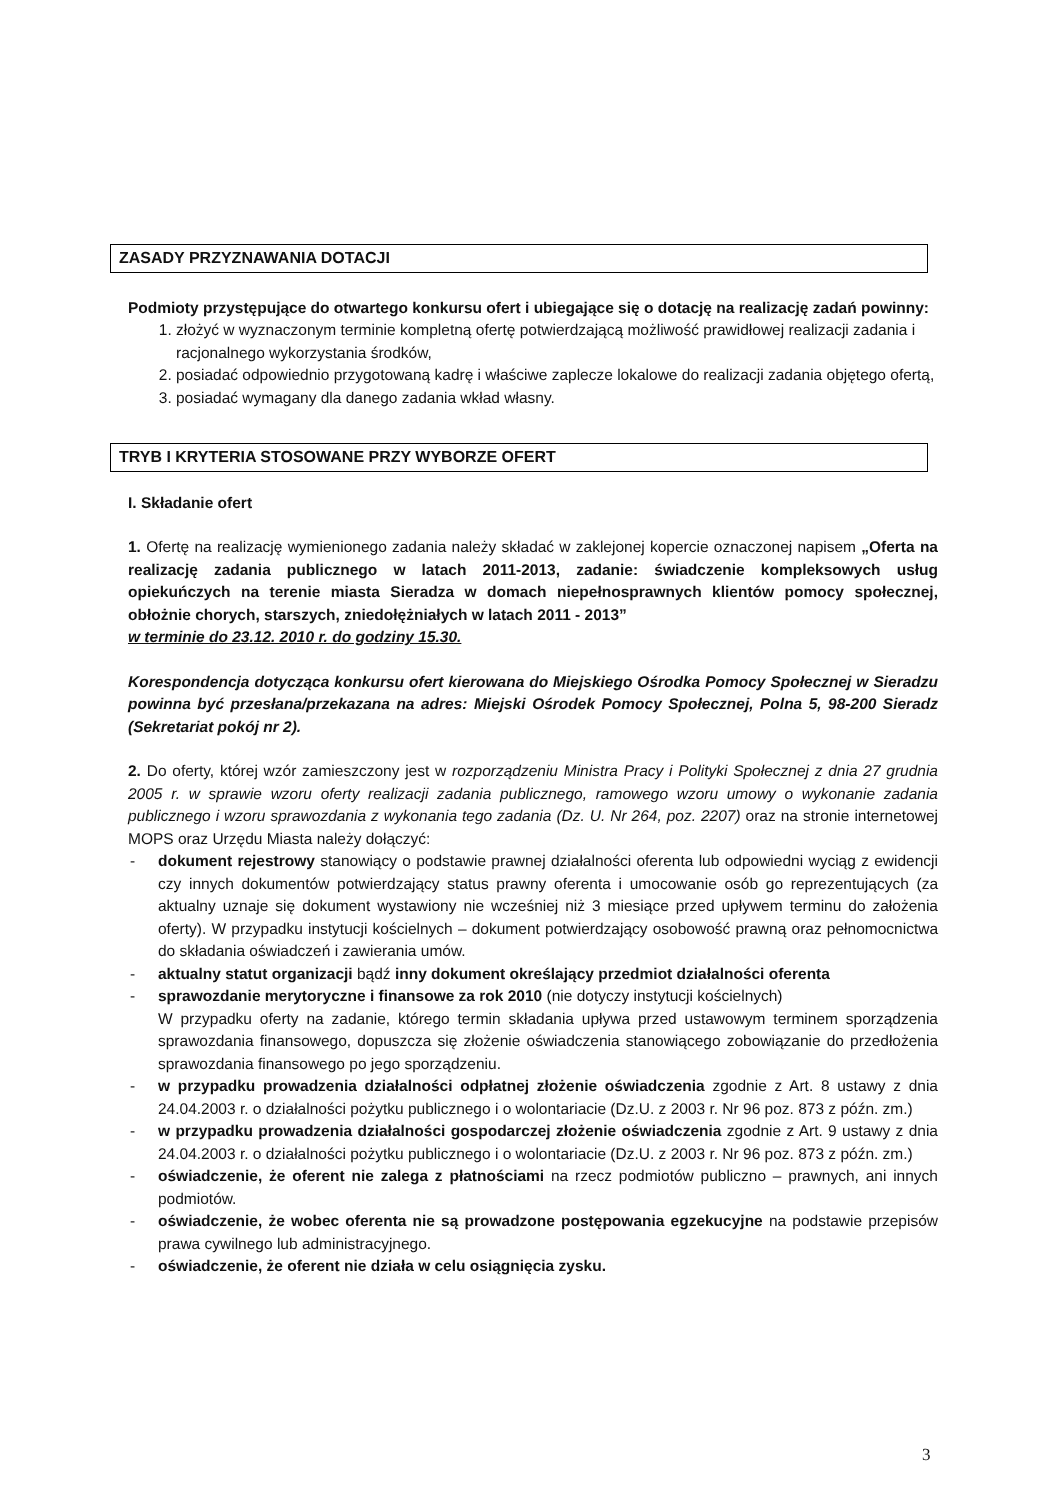ZASADY PRZYZNAWANIA DOTACJI
Podmioty przystępujące do otwartego konkursu ofert i ubiegające się o dotację na realizację zadań powinny:
1. złożyć w wyznaczonym terminie kompletną ofertę potwierdzającą możliwość prawidłowej realizacji zadania i racjonalnego wykorzystania środków,
2. posiadać odpowiednio przygotowaną kadrę i właściwe zaplecze lokalowe do realizacji zadania objętego ofertą,
3. posiadać wymagany dla danego zadania wkład własny.
TRYB I KRYTERIA STOSOWANE PRZY WYBORZE OFERT
I. Składanie ofert
1. Ofertę na realizację wymienionego zadania należy składać w zaklejonej kopercie oznaczonej napisem „Oferta na realizację zadania publicznego w latach 2011-2013, zadanie: świadczenie kompleksowych usług opiekuńczych na terenie miasta Sieradza w domach niepełnosprawnych klientów pomocy społecznej, obłożnie chorych, starszych, zniedołężniałych w latach 2011 - 2013”
w terminie do 23.12. 2010 r. do godziny 15.30.
Korespondencja dotycząca konkursu ofert kierowana do Miejskiego Ośrodka Pomocy Społecznej w Sieradzu powinna być przesłana/przekazana na adres: Miejski Ośrodek Pomocy Społecznej, Polna 5, 98-200 Sieradz (Sekretariat pokój nr 2).
2. Do oferty, której wzór zamieszczony jest w rozporządzeniu Ministra Pracy i Polityki Społecznej z dnia 27 grudnia 2005 r. w sprawie wzoru oferty realizacji zadania publicznego, ramowego wzoru umowy o wykonanie zadania publicznego i wzoru sprawozdania z wykonania tego zadania (Dz. U. Nr 264, poz. 2207) oraz na stronie internetowej MOPS oraz Urzędu Miasta należy dołączyć:
- dokument rejestrowy stanowiący o podstawie prawnej działalności oferenta lub odpowiedni wyciąg z ewidencji czy innych dokumentów potwierdzający status prawny oferenta i umocowanie osób go reprezentujących (za aktualny uznaje się dokument wystawiony nie wcześniej niż 3 miesiące przed upływem terminu do założenia oferty). W przypadku instytucji kościelnych – dokument potwierdzający osobowość prawną oraz pełnomocnictwa do składania oświadczeń i zawierania umów.
- aktualny statut organizacji bądź inny dokument określający przedmiot działalności oferenta
- sprawozdanie merytoryczne i finansowe za rok 2010 (nie dotyczy instytucji kościelnych)
W przypadku oferty na zadanie, którego termin składania upływa przed ustawowym terminem sporządzenia sprawozdania finansowego, dopuszcza się złożenie oświadczenia stanowiącego zobowiązanie do przedłożenia sprawozdania finansowego po jego sporządzeniu.
- w przypadku prowadzenia działalności odpłatnej złożenie oświadczenia zgodnie z Art. 8 ustawy z dnia 24.04.2003 r. o działalności pożytku publicznego i o wolontariacie (Dz.U. z 2003 r. Nr 96 poz. 873 z późn. zm.)
- w przypadku prowadzenia działalności gospodarczej złożenie oświadczenia zgodnie z Art. 9 ustawy z dnia 24.04.2003 r. o działalności pożytku publicznego i o wolontariacie (Dz.U. z 2003 r. Nr 96 poz. 873 z późn. zm.)
- oświadczenie, że oferent nie zalega z płatnościami na rzecz podmiotów publiczno – prawnych, ani innych podmiotów.
- oświadczenie, że wobec oferenta nie są prowadzone postępowania egzekucyjne na podstawie przepisów prawa cywilnego lub administracyjnego.
- oświadczenie, że oferent nie działa w celu osiągnięcia zysku.
3